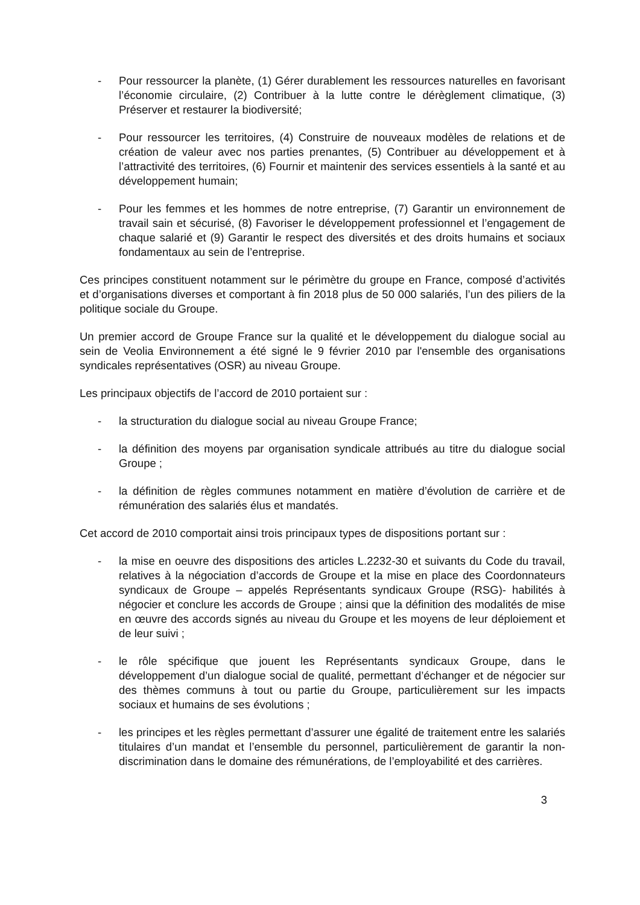- Pour ressourcer la planète, (1) Gérer durablement les ressources naturelles en favorisant l’économie circulaire, (2) Contribuer à la lutte contre le dérèglement climatique, (3) Préserver et restaurer la biodiversité;
- Pour ressourcer les territoires, (4) Construire de nouveaux modèles de relations et de création de valeur avec nos parties prenantes, (5) Contribuer au développement et à l’attractivité des territoires, (6) Fournir et maintenir des services essentiels à la santé et au développement humain;
- Pour les femmes et les hommes de notre entreprise, (7) Garantir un environnement de travail sain et sécurisé, (8) Favoriser le développement professionnel et l’engagement de chaque salarié et (9) Garantir le respect des diversités et des droits humains et sociaux fondamentaux au sein de l’entreprise.
Ces principes constituent notamment sur le périmètre du groupe en France, composé d’activités et d’organisations diverses et comportant à fin 2018 plus de 50 000 salariés, l’un des piliers de la politique sociale du Groupe.
Un premier accord de Groupe France sur la qualité et le développement du dialogue social au sein de Veolia Environnement a été signé le 9 février 2010 par l'ensemble des organisations syndicales représentatives (OSR) au niveau Groupe.
Les principaux objectifs de l’accord de 2010 portaient sur :
- la structuration du dialogue social au niveau Groupe France;
- la définition des moyens par organisation syndicale attribués au titre du dialogue social Groupe ;
- la définition de règles communes notamment en matière d’évolution de carrière et de rémunération des salariés élus et mandatés.
Cet accord de 2010 comportait ainsi trois principaux types de dispositions portant sur :
- la mise en oeuvre des dispositions des articles L.2232-30 et suivants du Code du travail, relatives à la négociation d’accords de Groupe et la mise en place des Coordonnateurs syndicaux de Groupe – appelés Représentants syndicaux Groupe (RSG)- habilités à négocier et conclure les accords de Groupe ; ainsi que la définition des modalités de mise en œuvre des accords signés au niveau du Groupe et les moyens de leur déploiement et de leur suivi ;
- le rôle spécifique que jouent les Représentants syndicaux Groupe, dans le développement d’un dialogue social de qualité, permettant d’échanger et de négocier sur des thèmes communs à tout ou partie du Groupe, particulièrement sur les impacts sociaux et humains de ses évolutions ;
- les principes et les règles permettant d’assurer une égalité de traitement entre les salariés titulaires d’un mandat et l’ensemble du personnel, particulièrement de garantir la non-discrimination dans le domaine des rémunérations, de l’employabilité et des carrières.
3